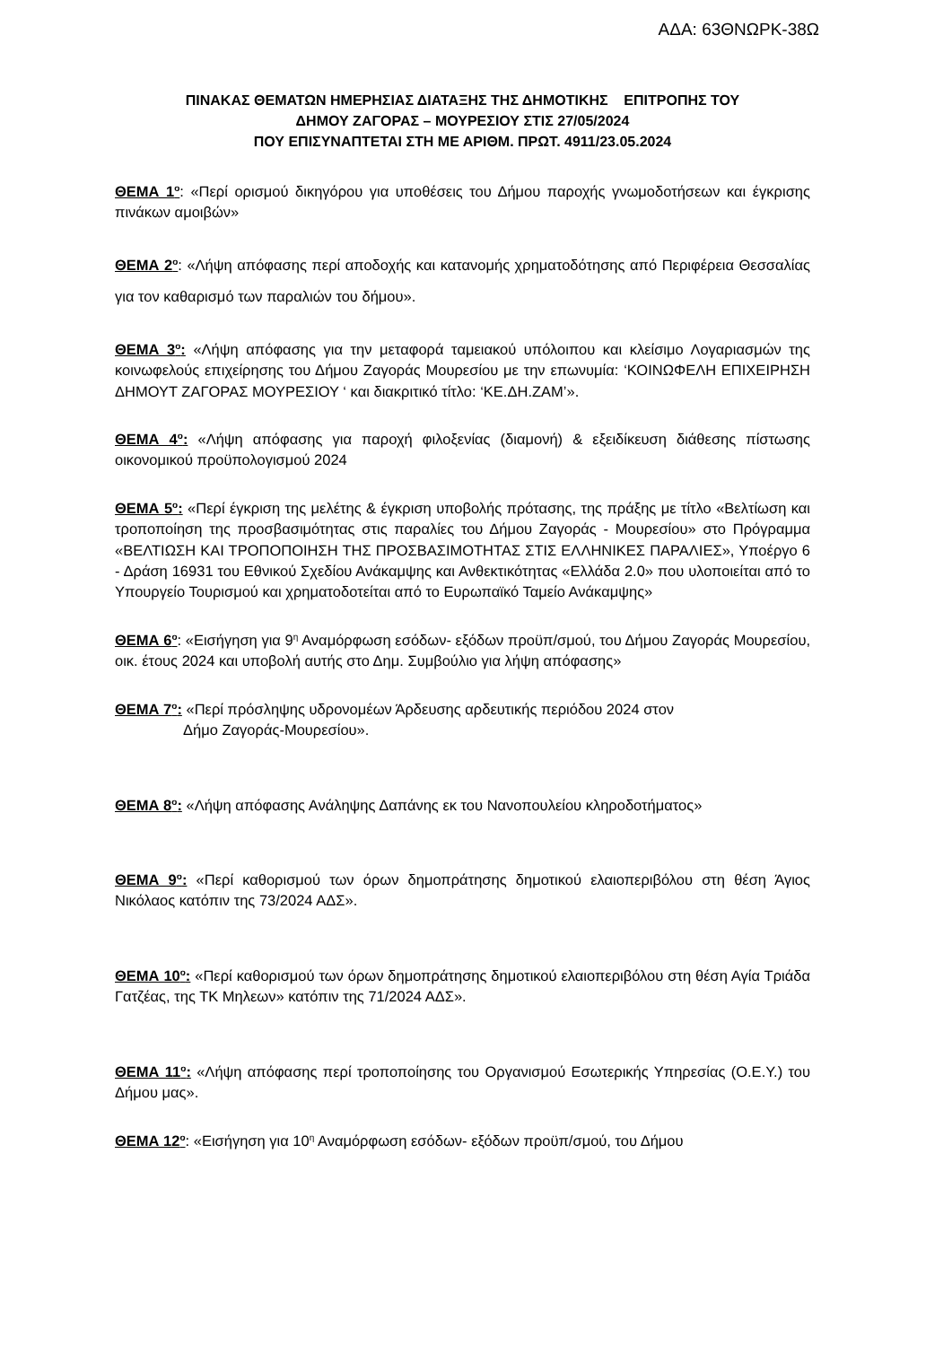ΑΔΑ: 63ΘΝΩΡΚ-38Ω
ΠΙΝΑΚΑΣ ΘΕΜΑΤΩΝ ΗΜΕΡΗΣΙΑΣ ΔΙΑΤΑΞΗΣ ΤΗΣ ΔΗΜΟΤΙΚΗΣ ΕΠΙΤΡΟΠΗΣ ΤΟΥ
ΔΗΜΟΥ ΖΑΓΟΡΑΣ – ΜΟΥΡΕΣΙΟΥ ΣΤΙΣ 27/05/2024
ΠΟΥ ΕΠΙΣΥΝΑΠΤΕΤΑΙ ΣΤΗ ΜΕ ΑΡΙΘΜ. ΠΡΩΤ. 4911/23.05.2024
ΘΕΜΑ 1<sup>ο</sup>: «Περί ορισμού δικηγόρου για υποθέσεις του Δήμου παροχής γνωμοδοτήσεων και έγκρισης πινάκων αμοιβών»
ΘΕΜΑ 2<sup>ο</sup>: «Λήψη απόφασης περί αποδοχής και κατανομής χρηματοδότησης από Περιφέρεια Θεσσαλίας για τον καθαρισμό των παραλιών του δήμου».
ΘΕΜΑ 3<sup>ο</sup>: «Λήψη απόφασης για την μεταφορά ταμειακού υπόλοιπου και κλείσιμο Λογαριασμών της κοινωφελούς επιχείρησης του Δήμου Ζαγοράς Μουρεσίου με την επωνυμία: ‘ΚΟΙΝΩΦΕΛΗ ΕΠΙΧΕΙΡΗΣΗ ΔΗΜΟΥΤ ΖΑΓΟΡΑΣ ΜΟΥΡΕΣΙΟΥ ‘ και διακριτικό τίτλο: ‘ΚΕ.ΔΗ.ΖΑΜ’».
ΘΕΜΑ 4<sup>ο</sup>: «Λήψη απόφασης για παροχή φιλοξενίας (διαμονή) & εξειδίκευση διάθεσης πίστωσης οικονομικού προϋπολογισμού 2024
ΘΕΜΑ 5<sup>ο</sup>: «Περί έγκριση της μελέτης & έγκριση υποβολής πρότασης, της πράξης με τίτλο «Βελτίωση και τροποποίηση της προσβασιμότητας στις παραλίες του Δήμου Ζαγοράς - Μουρεσίου» στο Πρόγραμμα «ΒΕΛΤΙΩΣΗ ΚΑΙ ΤΡΟΠΟΠΟΙΗΣΗ ΤΗΣ ΠΡΟΣΒΑΣΙΜΟΤΗΤΑΣ ΣΤΙΣ ΕΛΛΗΝΙΚΕΣ ΠΑΡΑΛΙΕΣ», Υποέργο 6 - Δράση 16931 του Εθνικού Σχεδίου Ανάκαμψης και Ανθεκτικότητας «Ελλάδα 2.0» που υλοποιείται από το Υπουργείο Τουρισμού και χρηματοδοτείται από το Ευρωπαϊκό Ταμείο Ανάκαμψης»
ΘΕΜΑ 6<sup>ο</sup>: «Εισήγηση για 9<sup>η</sup> Αναμόρφωση εσόδων- εξόδων προϋπ/σμού, του Δήμου Ζαγοράς Μουρεσίου, οικ. έτους 2024 και υποβολή αυτής στο Δημ. Συμβούλιο για λήψη απόφασης»
ΘΕΜΑ 7<sup>ο</sup>: «Περί πρόσληψης υδρονομέων Άρδευσης αρδευτικής περιόδου 2024 στον
Δήμο Ζαγοράς-Μουρεσίου».
ΘΕΜΑ 8<sup>ο</sup>: «Λήψη απόφασης Ανάληψης Δαπάνης εκ του Νανοπουλείου κληροδοτήματος»
ΘΕΜΑ 9<sup>ο</sup>: «Περί καθορισμού των όρων δημοπράτησης δημοτικού ελαιοπεριβόλου στη θέση Άγιος Νικόλαος κατόπιν της 73/2024 ΑΔΣ».
ΘΕΜΑ 10<sup>ο</sup>: «Περί καθορισμού των όρων δημοπράτησης δημοτικού ελαιοπεριβόλου στη θέση Αγία Τριάδα Γατζέας, της ΤΚ Μηλεων» κατόπιν της 71/2024 ΑΔΣ».
ΘΕΜΑ 11<sup>ο</sup>: «Λήψη απόφασης περί τροποποίησης του Οργανισμού Εσωτερικής Υπηρεσίας (Ο.Ε.Υ.) του Δήμου μας».
ΘΕΜΑ 12<sup>ο</sup>: «Εισήγηση για 10<sup>η</sup> Αναμόρφωση εσόδων- εξόδων προϋπ/σμού, του Δήμου